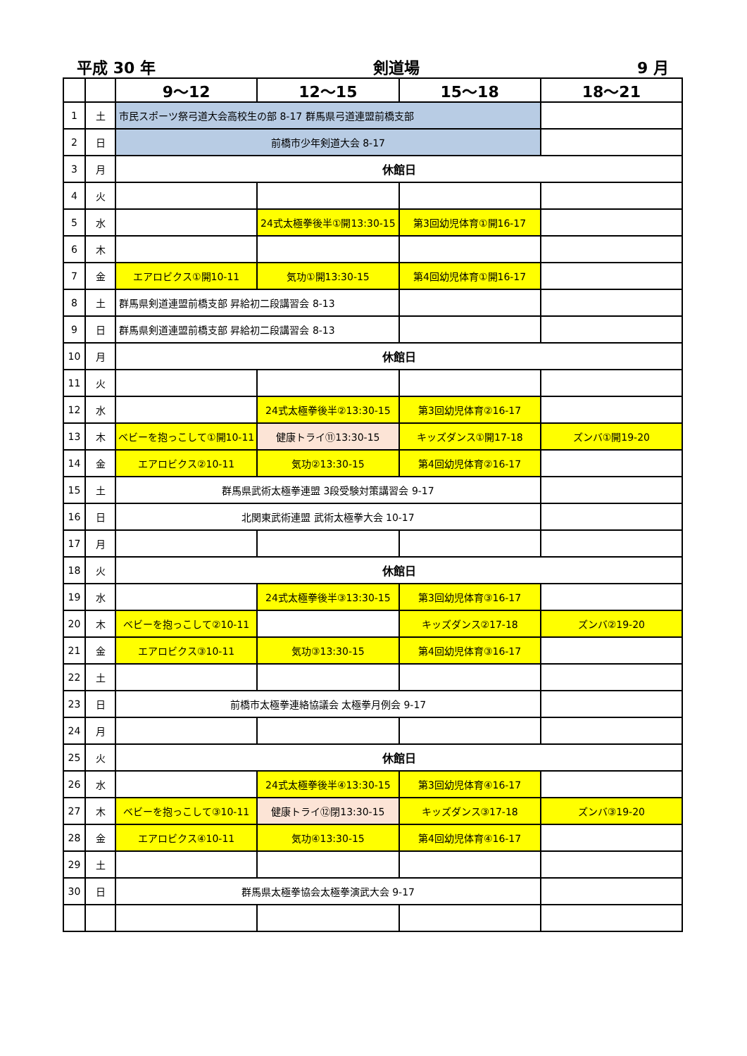平成 30 年 剣道場 9 月
| | | 9～12 | 12～15 | 15～18 | 18～21 |
| --- | --- | --- | --- | --- | --- |
| 1 | 土 | 市民スポーツ祭弓道大会高校生の部 8-17 群馬県弓道連盟前橋支部 | | | |
| 2 | 日 | 前橋市少年剣道大会 8-17 | | | |
| 3 | 月 | 休館日 | | | |
| 4 | 火 | | | | |
| 5 | 水 | | 24式太極拳後半①開13:30-15 | 第3回幼児体育①開16-17 | |
| 6 | 木 | | | | |
| 7 | 金 | エアロビクス①開10-11 | 気功①開13:30-15 | 第4回幼児体育①開16-17 | |
| 8 | 土 | 群馬県剣道連盟前橋支部 昇給初二段講習会 8-13 | | | |
| 9 | 日 | 群馬県剣道連盟前橋支部 昇給初二段講習会 8-13 | | | |
| 10 | 月 | 休館日 | | | |
| 11 | 火 | | | | |
| 12 | 水 | | 24式太極拳後半②13:30-15 | 第3回幼児体育②16-17 | |
| 13 | 木 | ベビーを抱っこして①開10-11 | 健康トライ⑪13:30-15 | キッズダンス①開17-18 | ズンバ①開19-20 |
| 14 | 金 | エアロビクス②10-11 | 気功②13:30-15 | 第4回幼児体育②16-17 | |
| 15 | 土 | 群馬県武術太極拳連盟 3段受験対策講習会 9-17 | | | |
| 16 | 日 | 北関東武術連盟 武術太極拳大会 10-17 | | | |
| 17 | 月 | | | | |
| 18 | 火 | 休館日 | | | |
| 19 | 水 | | 24式太極拳後半③13:30-15 | 第3回幼児体育③16-17 | |
| 20 | 木 | ベビーを抱っこして②10-11 | | キッズダンス②17-18 | ズンバ②19-20 |
| 21 | 金 | エアロビクス③10-11 | 気功③13:30-15 | 第4回幼児体育③16-17 | |
| 22 | 土 | | | | |
| 23 | 日 | 前橋市太極拳連絡協議会 太極拳月例会 9-17 | | | |
| 24 | 月 | | | | |
| 25 | 火 | 休館日 | | | |
| 26 | 水 | | 24式太極拳後半④13:30-15 | 第3回幼児体育④16-17 | |
| 27 | 木 | ベビーを抱っこして③10-11 | 健康トライ⑫閉13:30-15 | キッズダンス③17-18 | ズンバ③19-20 |
| 28 | 金 | エアロビクス④10-11 | 気功④13:30-15 | 第4回幼児体育④16-17 | |
| 29 | 土 | | | | |
| 30 | 日 | 群馬県太極拳協会太極拳演武大会 9-17 | | | |